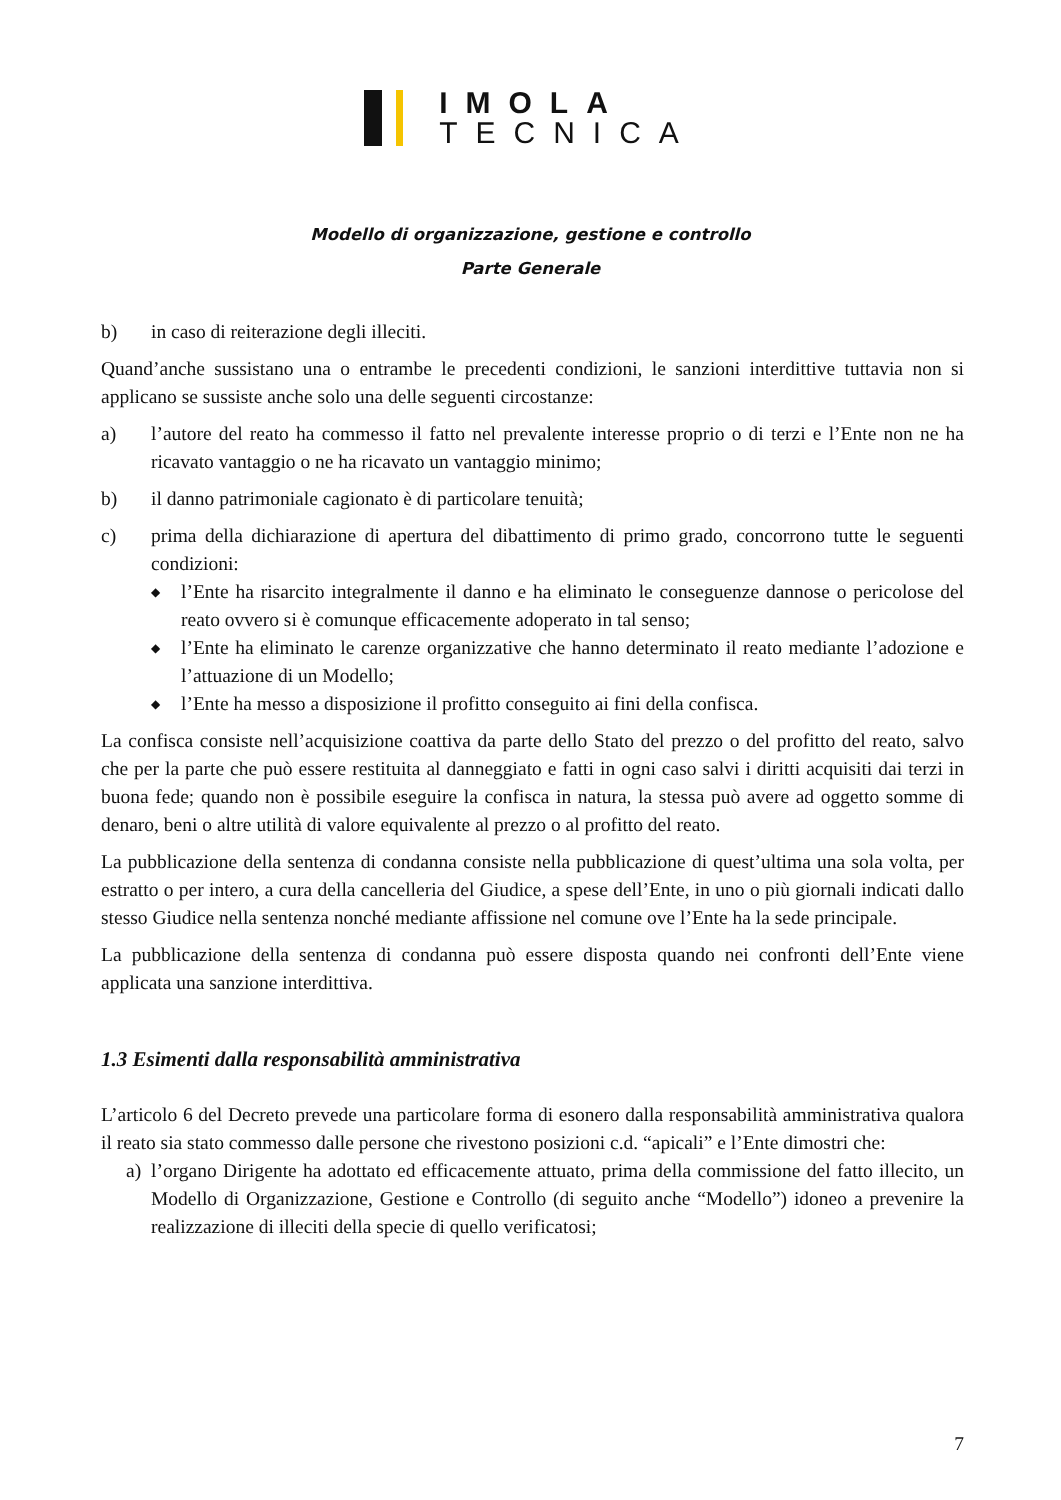IMOLA
TECNICA
Modello di organizzazione, gestione e controllo
Parte Generale
b) in caso di reiterazione degli illeciti.
Quand’anche sussistano una o entrambe le precedenti condizioni, le sanzioni interdittive tuttavia non si applicano se sussiste anche solo una delle seguenti circostanze:
a) l’autore del reato ha commesso il fatto nel prevalente interesse proprio o di terzi e l’Ente non ne ha ricavato vantaggio o ne ha ricavato un vantaggio minimo;
b) il danno patrimoniale cagionato è di particolare tenuità;
c) prima della dichiarazione di apertura del dibattimento di primo grado, concorrono tutte le seguenti condizioni:
◆ l’Ente ha risarcito integralmente il danno e ha eliminato le conseguenze dannose o pericolose del reato ovvero si è comunque efficacemente adoperato in tal senso;
◆ l’Ente ha eliminato le carenze organizzative che hanno determinato il reato mediante l’adozione e l’attuazione di un Modello;
◆ l’Ente ha messo a disposizione il profitto conseguito ai fini della confisca.
La confisca consiste nell’acquisizione coattiva da parte dello Stato del prezzo o del profitto del reato, salvo che per la parte che può essere restituita al danneggiato e fatti in ogni caso salvi i diritti acquisiti dai terzi in buona fede; quando non è possibile eseguire la confisca in natura, la stessa può avere ad oggetto somme di denaro, beni o altre utilità di valore equivalente al prezzo o al profitto del reato.
La pubblicazione della sentenza di condanna consiste nella pubblicazione di quest’ultima una sola volta, per estratto o per intero, a cura della cancelleria del Giudice, a spese dell’Ente, in uno o più giornali indicati dallo stesso Giudice nella sentenza nonché mediante affissione nel comune ove l’Ente ha la sede principale.
La pubblicazione della sentenza di condanna può essere disposta quando nei confronti dell’Ente viene applicata una sanzione interdittiva.
1.3 Esimenti dalla responsabilità amministrativa
L’articolo 6 del Decreto prevede una particolare forma di esonero dalla responsabilità amministrativa qualora il reato sia stato commesso dalle persone che rivestono posizioni c.d. “apicali” e l’Ente dimostri che:
a) l’organo Dirigente ha adottato ed efficacemente attuato, prima della commissione del fatto illecito, un Modello di Organizzazione, Gestione e Controllo (di seguito anche “Modello”) idoneo a prevenire la realizzazione di illeciti della specie di quello verificatosi;
7